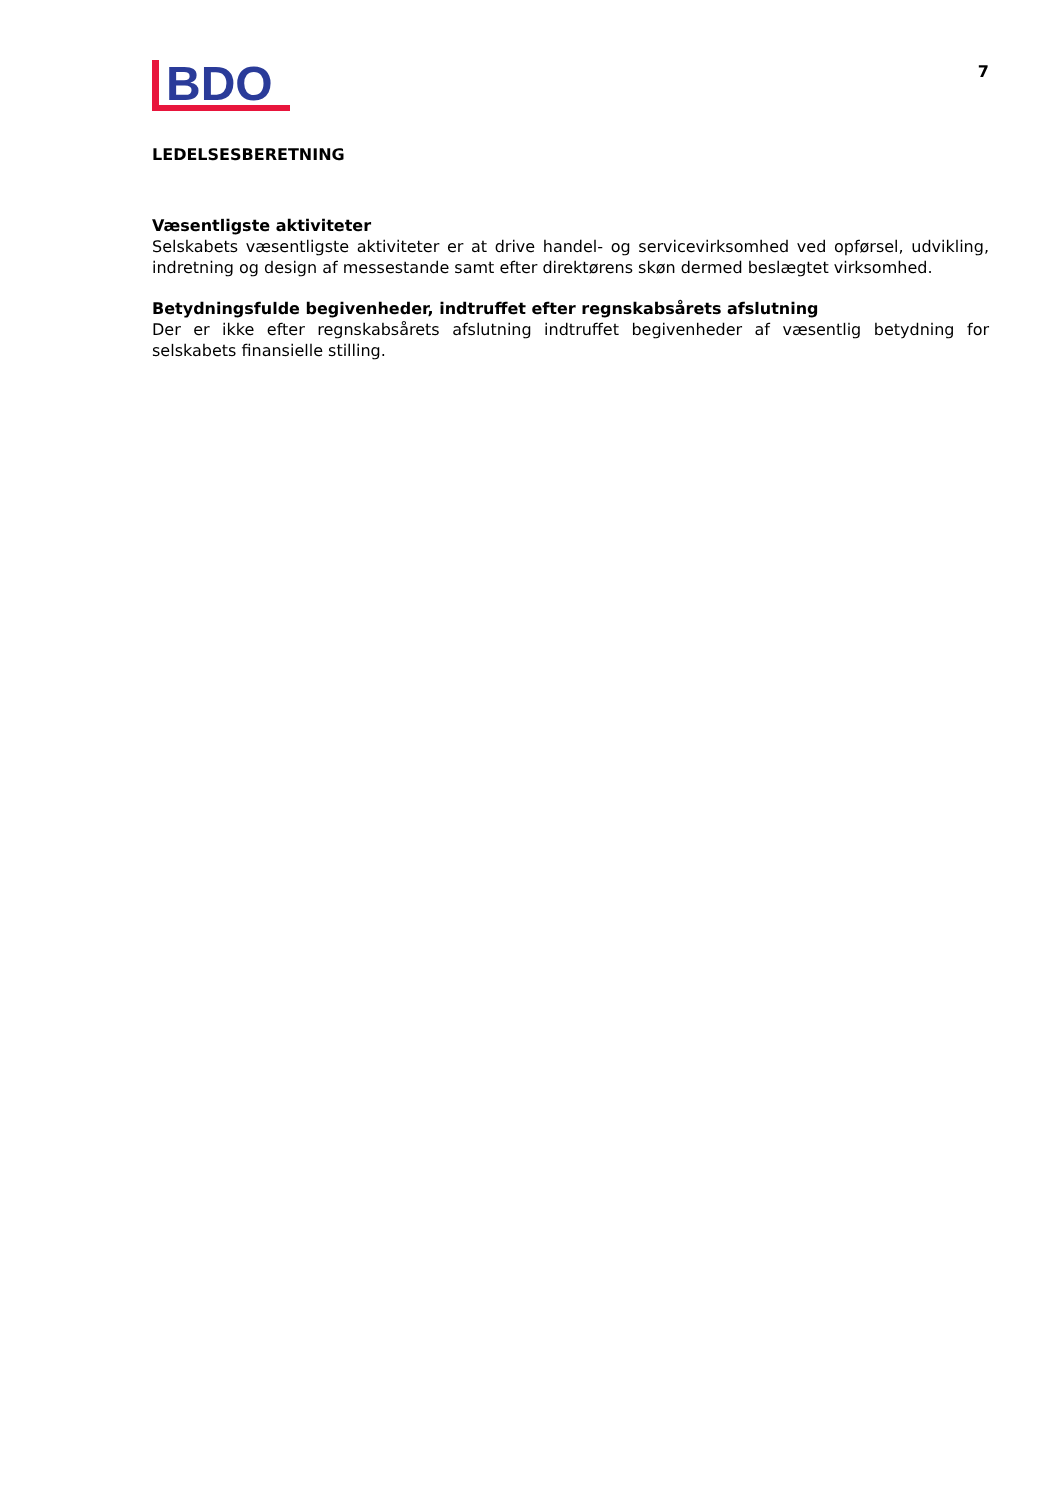BDO
7
LEDELSESBERETNING
Væsentligste aktiviteter
Selskabets væsentligste aktiviteter er at drive handel- og servicevirksomhed ved opførsel, udvikling, indretning og design af messestande samt efter direktørens skøn dermed beslægtet virksomhed.
Betydningsfulde begivenheder, indtruffet efter regnskabsårets afslutning
Der er ikke efter regnskabsårets afslutning indtruffet begivenheder af væsentlig betydning for selskabets finansielle stilling.